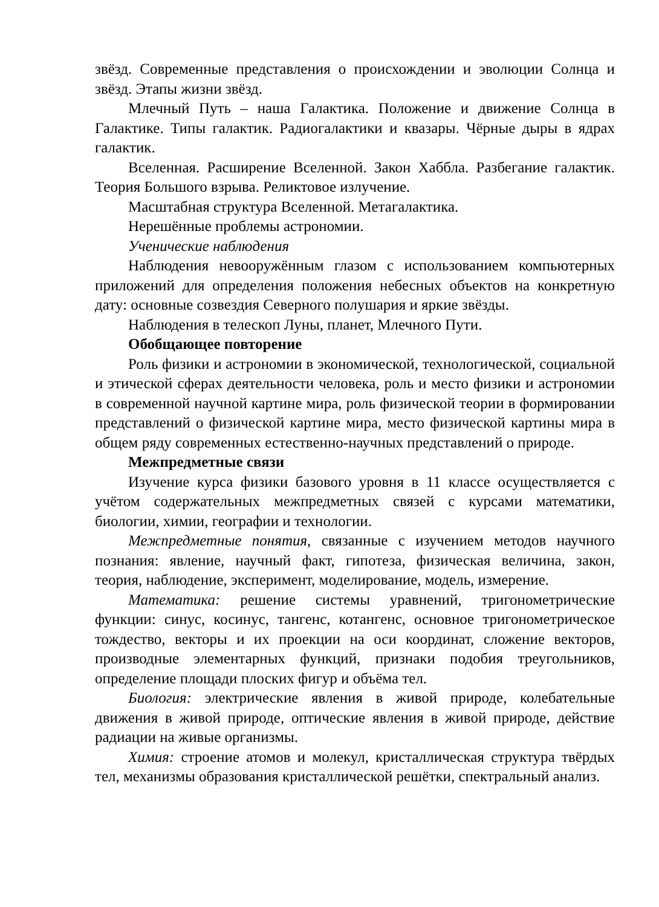звёзд. Современные представления о происхождении и эволюции Солнца и звёзд. Этапы жизни звёзд.
Млечный Путь – наша Галактика. Положение и движение Солнца в Галактике. Типы галактик. Радиогалактики и квазары. Чёрные дыры в ядрах галактик.
Вселенная. Расширение Вселенной. Закон Хаббла. Разбегание галактик. Теория Большого взрыва. Реликтовое излучение.
Масштабная структура Вселенной. Метагалактика.
Нерешённые проблемы астрономии.
Ученические наблюдения
Наблюдения невооружённым глазом с использованием компьютерных приложений для определения положения небесных объектов на конкретную дату: основные созвездия Северного полушария и яркие звёзды.
Наблюдения в телескоп Луны, планет, Млечного Пути.
Обобщающее повторение
Роль физики и астрономии в экономической, технологической, социальной и этической сферах деятельности человека, роль и место физики и астрономии в современной научной картине мира, роль физической теории в формировании представлений о физической картине мира, место физической картины мира в общем ряду современных естественно-научных представлений о природе.
Межпредметные связи
Изучение курса физики базового уровня в 11 классе осуществляется с учётом содержательных межпредметных связей с курсами математики, биологии, химии, географии и технологии.
Межпредметные понятия, связанные с изучением методов научного познания: явление, научный факт, гипотеза, физическая величина, закон, теория, наблюдение, эксперимент, моделирование, модель, измерение.
Математика: решение системы уравнений, тригонометрические функции: синус, косинус, тангенс, котангенс, основное тригонометрическое тождество, векторы и их проекции на оси координат, сложение векторов, производные элементарных функций, признаки подобия треугольников, определение площади плоских фигур и объёма тел.
Биология: электрические явления в живой природе, колебательные движения в живой природе, оптические явления в живой природе, действие радиации на живые организмы.
Химия: строение атомов и молекул, кристаллическая структура твёрдых тел, механизмы образования кристаллической решётки, спектральный анализ.